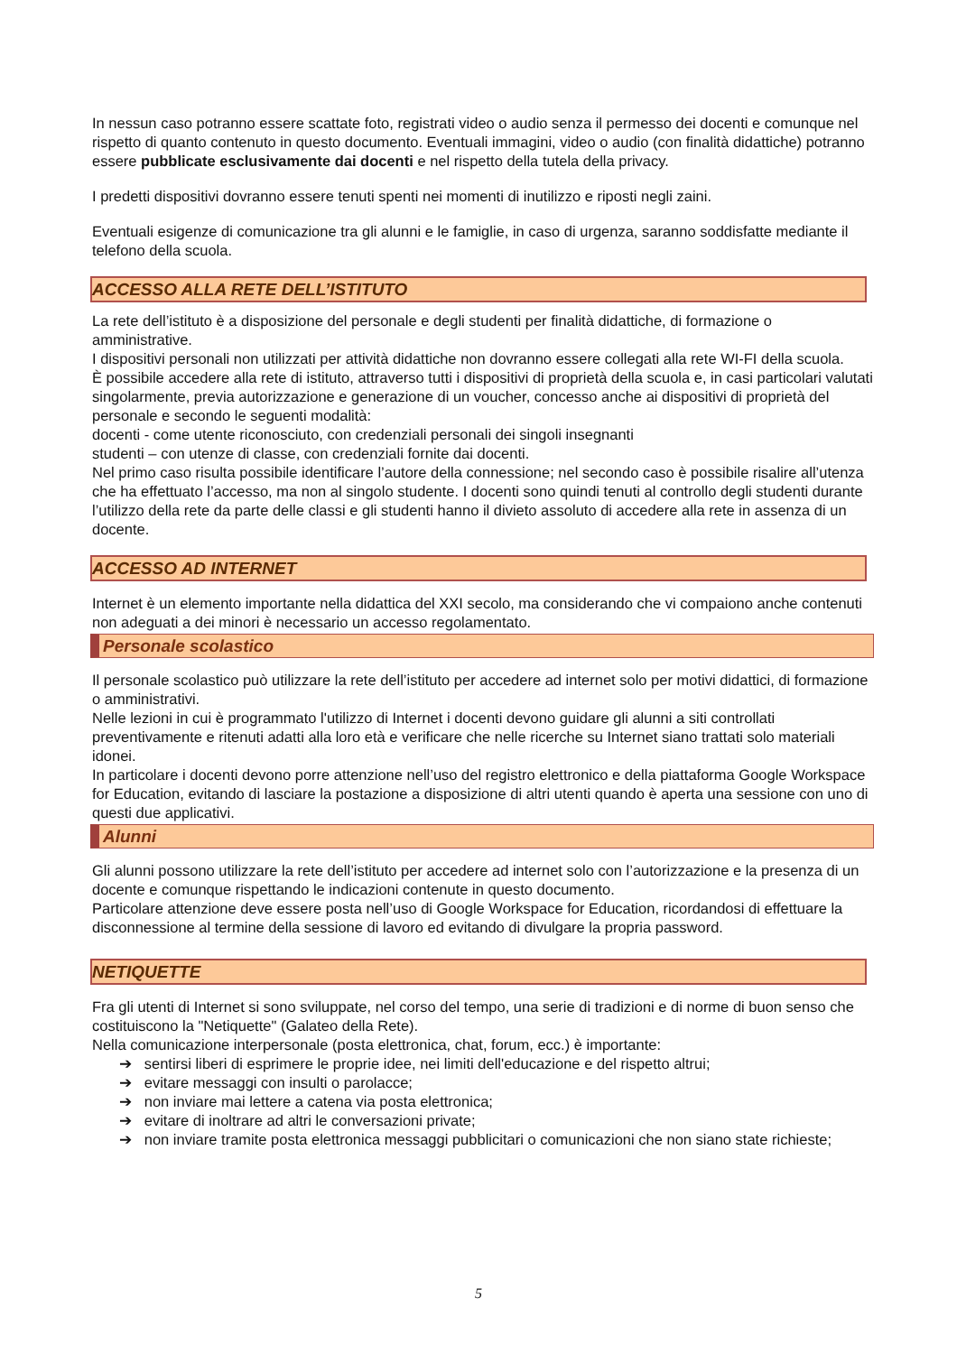In nessun caso potranno essere scattate foto, registrati video o audio senza il permesso dei docenti e comunque nel rispetto di quanto contenuto in questo documento. Eventuali immagini, video o audio (con finalità didattiche) potranno essere pubblicate esclusivamente dai docenti e nel rispetto della tutela della privacy.
I predetti dispositivi dovranno essere tenuti spenti nei momenti di inutilizzo e riposti negli zaini.
Eventuali esigenze di comunicazione tra gli alunni e le famiglie, in caso di urgenza, saranno soddisfatte mediante il telefono della scuola.
ACCESSO ALLA RETE DELL’ISTITUTO
La rete dell’istituto è a disposizione del personale e degli studenti per finalità didattiche, di formazione o amministrative.
I dispositivi personali non utilizzati per attività didattiche non dovranno essere collegati alla rete WI-FI della scuola.
È possibile accedere alla rete di istituto, attraverso tutti i dispositivi di proprietà della scuola e, in casi particolari valutati singolarmente, previa autorizzazione e generazione di un voucher, concesso anche ai dispositivi di proprietà del personale e secondo le seguenti modalità:
docenti - come utente riconosciuto, con credenziali personali dei singoli insegnanti
studenti – con utenze di classe, con credenziali fornite dai docenti.
Nel primo caso risulta possibile identificare l’autore della connessione; nel secondo caso è possibile risalire all’utenza che ha effettuato l’accesso, ma non al singolo studente. I docenti sono quindi tenuti al controllo degli studenti durante l’utilizzo della rete da parte delle classi e gli studenti hanno il divieto assoluto di accedere alla rete in assenza di un docente.
ACCESSO AD INTERNET
Internet è un elemento importante nella didattica del XXI secolo, ma considerando che vi compaiono anche contenuti non adeguati a dei minori è necessario un accesso regolamentato.
Personale scolastico
Il personale scolastico può utilizzare la rete dell’istituto per accedere ad internet solo per motivi didattici, di formazione o amministrativi.
Nelle lezioni in cui è programmato l'utilizzo di Internet i docenti devono guidare gli alunni a siti controllati preventivamente e ritenuti adatti alla loro età e verificare che nelle ricerche su Internet siano trattati solo materiali idonei.
In particolare i docenti devono porre attenzione nell’uso del registro elettronico e della piattaforma Google Workspace for Education, evitando di lasciare la postazione a disposizione di altri utenti quando è aperta una sessione con uno di questi due applicativi.
Alunni
Gli alunni possono utilizzare la rete dell’istituto per accedere ad internet solo con l’autorizzazione e la presenza di un docente e comunque rispettando le indicazioni contenute in questo documento.
Particolare attenzione deve essere posta nell’uso di Google Workspace for Education, ricordandosi di effettuare la disconnessione al termine della sessione di lavoro ed evitando di divulgare la propria password.
NETIQUETTE
Fra gli utenti di Internet si sono sviluppate, nel corso del tempo, una serie di tradizioni e di norme di buon senso che costituiscono la "Netiquette" (Galateo della Rete).
Nella comunicazione interpersonale (posta elettronica, chat, forum, ecc.) è importante:
➔ sentirsi liberi di esprimere le proprie idee, nei limiti dell'educazione e del rispetto altrui;
➔ evitare messaggi con insulti o parolacce;
➔ non inviare mai lettere a catena via posta elettronica;
➔ evitare di inoltrare ad altri le conversazioni private;
➔ non inviare tramite posta elettronica messaggi pubblicitari o comunicazioni che non siano state richieste;
5